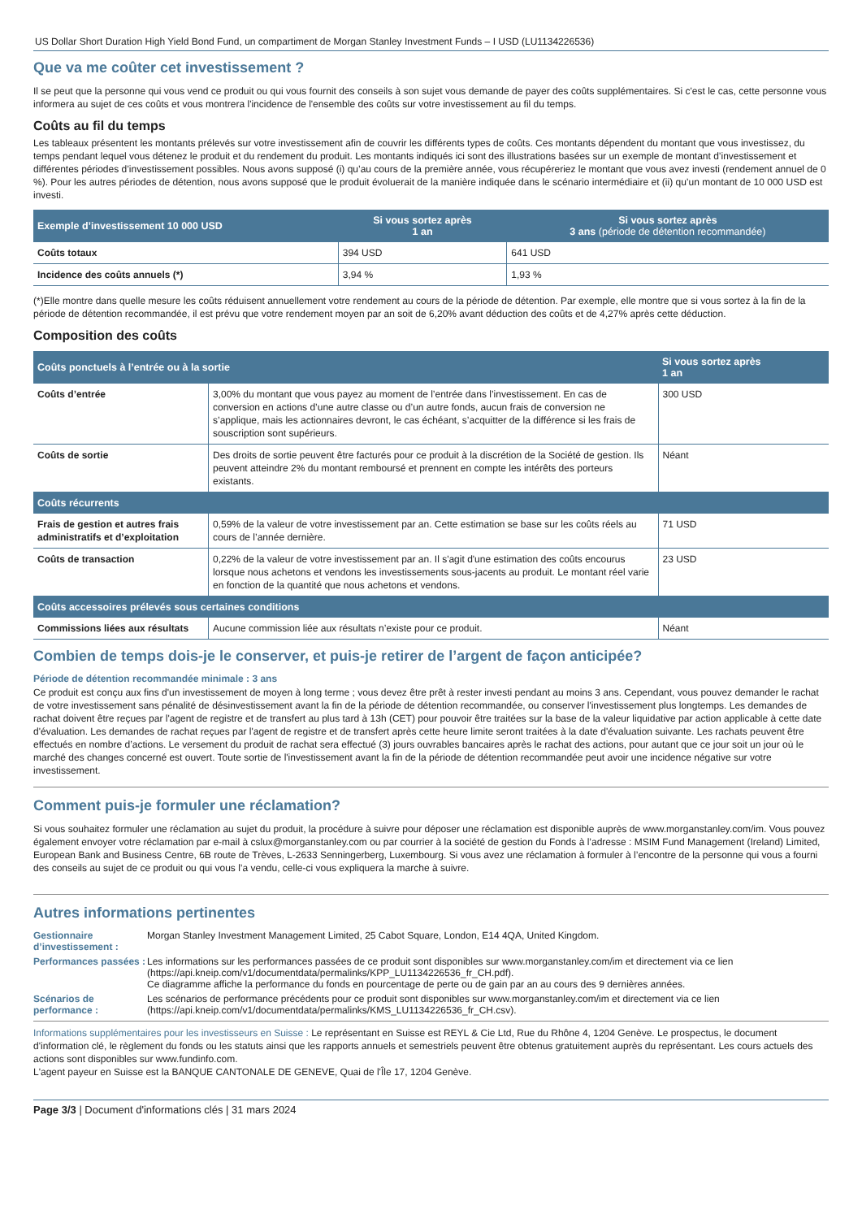US Dollar Short Duration High Yield Bond Fund, un compartiment de Morgan Stanley Investment Funds – I USD (LU1134226536)
Que va me coûter cet investissement ?
Il se peut que la personne qui vous vend ce produit ou qui vous fournit des conseils à son sujet vous demande de payer des coûts supplémentaires. Si c'est le cas, cette personne vous informera au sujet de ces coûts et vous montrera l'incidence de l'ensemble des coûts sur votre investissement au fil du temps.
Coûts au fil du temps
Les tableaux présentent les montants prélevés sur votre investissement afin de couvrir les différents types de coûts. Ces montants dépendent du montant que vous investissez, du temps pendant lequel vous détenez le produit et du rendement du produit. Les montants indiqués ici sont des illustrations basées sur un exemple de montant d’investissement et différentes périodes d’investissement possibles. Nous avons supposé (i) qu’au cours de la première année, vous récupéreriez le montant que vous avez investi (rendement annuel de 0 %). Pour les autres périodes de détention, nous avons supposé que le produit évoluerait de la manière indiquée dans le scénario intermédiaire et (ii) qu’un montant de 10 000 USD est investi.
| Exemple d’investissement 10 000 USD | Si vous sortez après 1 an | Si vous sortez après 3 ans (période de détention recommandée) |
| --- | --- | --- |
| Coûts totaux | 394 USD | 641 USD |
| Incidence des coûts annuels (*) | 3,94 % | 1,93 % |
(*)Elle montre dans quelle mesure les coûts réduisent annuellement votre rendement au cours de la période de détention. Par exemple, elle montre que si vous sortez à la fin de la période de détention recommandée, il est prévu que votre rendement moyen par an soit de 6,20% avant déduction des coûts et de 4,27% après cette déduction.
Composition des coûts
| Coûts ponctuels à l’entrée ou à la sortie | | Si vous sortez après 1 an |
| --- | --- | --- |
| Coûts d’entrée | 3,00% du montant que vous payez au moment de l’entrée dans l’investissement. En cas de conversion en actions d’une autre classe ou d’un autre fonds, aucun frais de conversion ne s’applique, mais les actionnaires devront, le cas échéant, s’acquitter de la différence si les frais de souscription sont supérieurs. | 300 USD |
| Coûts de sortie | Des droits de sortie peuvent être facturés pour ce produit à la discrétion de la Société de gestion. Ils peuvent atteindre 2% du montant remboursé et prennent en compte les intérêts des porteurs existants. | Néant |
| Coûts récurrents | | |
| Frais de gestion et autres frais administratifs et d’exploitation | 0,59% de la valeur de votre investissement par an. Cette estimation se base sur les coûts réels au cours de l’année dernière. | 71 USD |
| Coûts de transaction | 0,22% de la valeur de votre investissement par an. Il s'agit d'une estimation des coûts encourus lorsque nous achetons et vendons les investissements sous-jacents au produit. Le montant réel varie en fonction de la quantité que nous achetons et vendons. | 23 USD |
| Coûts accessoires prélevés sous certaines conditions | | |
| Commissions liées aux résultats | Aucune commission liée aux résultats n’existe pour ce produit. | Néant |
Combien de temps dois-je le conserver, et puis-je retirer de l’argent de façon anticipée?
Période de détention recommandée minimale : 3 ans
Ce produit est conçu aux fins d'un investissement de moyen à long terme ; vous devez être prêt à rester investi pendant au moins 3 ans. Cependant, vous pouvez demander le rachat de votre investissement sans pénalité de désinvestissement avant la fin de la période de détention recommandée, ou conserver l'investissement plus longtemps. Les demandes de rachat doivent être reçues par l'agent de registre et de transfert au plus tard à 13h (CET) pour pouvoir être traitées sur la base de la valeur liquidative par action applicable à cette date d'évaluation. Les demandes de rachat reçues par l'agent de registre et de transfert après cette heure limite seront traitées à la date d'évaluation suivante. Les rachats peuvent être effectués en nombre d’actions. Le versement du produit de rachat sera effectué (3) jours ouvrables bancaires après le rachat des actions, pour autant que ce jour soit un jour où le marché des changes concerné est ouvert. Toute sortie de l'investissement avant la fin de la période de détention recommandée peut avoir une incidence négative sur votre investissement.
Comment puis-je formuler une réclamation?
Si vous souhaitez formuler une réclamation au sujet du produit, la procédure à suivre pour déposer une réclamation est disponible auprès de www.morganstanley.com/im. Vous pouvez également envoyer votre réclamation par e-mail à cslux@morganstanley.com ou par courrier à la société de gestion du Fonds à l’adresse : MSIM Fund Management (Ireland) Limited, European Bank and Business Centre, 6B route de Trèves, L-2633 Senningerberg, Luxembourg. Si vous avez une réclamation à formuler à l’encontre de la personne qui vous a fourni des conseils au sujet de ce produit ou qui vous l’a vendu, celle-ci vous expliquera la marche à suivre.
Autres informations pertinentes
Gestionnaire d’investissement :
Morgan Stanley Investment Management Limited, 25 Cabot Square, London, E14 4QA, United Kingdom.
Performances passées :
Les informations sur les performances passées de ce produit sont disponibles sur www.morganstanley.com/im et directement via ce lien (https://api.kneip.com/v1/documentdata/permalinks/KPP_LU1134226536_fr_CH.pdf).
Ce diagramme affiche la performance du fonds en pourcentage de perte ou de gain par an au cours des 9 dernières années.
Scénarios de performance :
Les scénarios de performance précédents pour ce produit sont disponibles sur www.morganstanley.com/im et directement via ce lien (https://api.kneip.com/v1/documentdata/permalinks/KMS_LU1134226536_fr_CH.csv).
Informations supplémentaires pour les investisseurs en Suisse : Le représentant en Suisse est REYL & Cie Ltd, Rue du Rhône 4, 1204 Genève. Le prospectus, le document d'information clé, le règlement du fonds ou les statuts ainsi que les rapports annuels et semestriels peuvent être obtenus gratuitement auprès du représentant. Les cours actuels des actions sont disponibles sur www.fundinfo.com.
L'agent payeur en Suisse est la BANQUE CANTONALE DE GENEVE, Quai de l'Île 17, 1204 Genève.
Page 3/3 | Document d'informations clés | 31 mars 2024